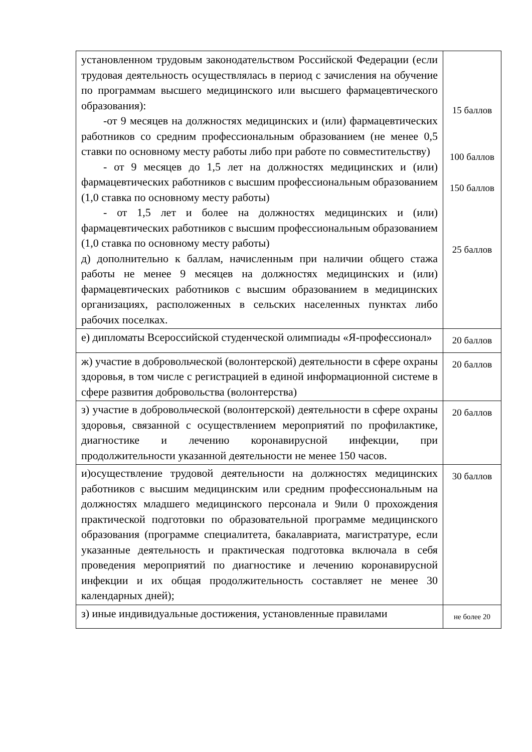| установленном трудовым законодательством Российской Федерации (если трудовая деятельность осуществлялась в период с зачисления на обучение по программам высшего медицинского или высшего фармацевтического образования): -от 9 месяцев на должностях медицинских и (или) фармацевтических работников со средним профессиональным образованием (не менее 0,5 ставки по основному месту работы либо при работе по совместительству) - от 9 месяцев до 1,5 лет на должностях медицинских и (или) фармацевтических работников с высшим профессиональным образованием (1,0 ставка по основному месту работы) - от 1,5 лет и более на должностях медицинских и (или) фармацевтических работников с высшим профессиональным образованием (1,0 ставка по основному месту работы) д) дополнительно к баллам, начисленным при наличии общего стажа работы не менее 9 месяцев на должностях медицинских и (или) фармацевтических работников с высшим образованием в медицинских организациях, расположенных в сельских населенных пунктах либо рабочих поселках. | 15 баллов 100 баллов 150 баллов 25 баллов |
| е) дипломаты Всероссийской студенческой олимпиады «Я-профессионал» | 20 баллов |
| ж) участие в добровольческой (волонтерской) деятельности в сфере охраны здоровья, в том числе с регистрацией в единой информационной системе в сфере развития добровольства (волонтерства) | 20 баллов |
| з) участие в добровольческой (волонтерской) деятельности в сфере охраны здоровья, связанной с осуществлением мероприятий по профилактике, диагностике и лечению коронавирусной инфекции, при продолжительности указанной деятельности не менее 150 часов. | 20 баллов |
| и)осуществление трудовой деятельности на должностях медицинских работников с высшим медицинским или средним профессиональным на должностях младшего медицинского персонала и 9или 0 прохождения практической подготовки по образовательной программе медицинского образования (программе специалитета, бакалавриата, магистратуре, если указанные деятельность и практическая подготовка включала в себя проведения мероприятий по диагностике и лечению коронавирусной инфекции и их общая продолжительность составляет не менее 30 календарных дней); | 30 баллов |
| з) иные индивидуальные достижения, установленные правилами | не более 20 |